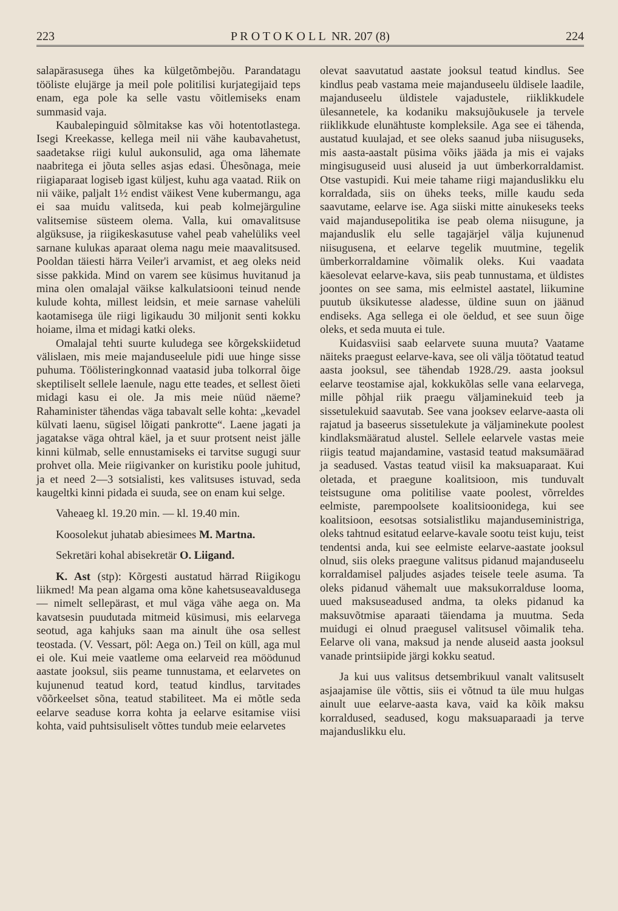223 P R O T O K O L L NR. 207 (8) 224
salapärasusega ühes ka külgetõmbejõu. Parandatagu tööliste elujärge ja meil pole politilisi kurjategijaid teps enam, ega pole ka selle vastu võitlemiseks enam summasid vaja.
Kaubalepinguid sõlmitakse kas või hotentotlastega. Isegi Kreekasse, kellega meil nii vähe kaubavahetust, saadetakse riigi kulul aukonsulid, aga oma lähemate naabritega ei jõuta selles asjas edasi. Ühesõnaga, meie riigiaparaat logiseb igast küljest, kuhu aga vaatad. Riik on nii väike, paljalt 1½ endist väikest Vene kubermangu, aga ei saa muidu valitseda, kui peab kolmejärguline valitsemise süsteem olema. Valla, kui omavalitsuse algüksuse, ja riigikeskasutuse vahel peab vahelüliks veel sarnane kulukas aparaat olema nagu meie maavalitsused. Pooldan täiesti härra Veiler'i arvamist, et aeg oleks neid sisse pakkida. Mind on varem see küsimus huvitanud ja mina olen omalajal väikse kalkulatsiooni teinud nende kulude kohta, millest leidsin, et meie sarnase vahelüli kaotamisega üle riigi ligikaudu 30 miljonit senti kokku hoiame, ilma et midagi katki oleks.
Omalajal tehti suurte kuludega see kõrgekskiidetud välislaen, mis meie majanduseelule pidi uue hinge sisse puhuma. Töölisteringkonnad vaatasid juba tolkorral õige skeptiliselt sellele laenule, nagu ette teades, et sellest õieti midagi kasu ei ole. Ja mis meie nüüd näeme? Rahaminister tähendas väga tabavalt selle kohta: „kevadel külvati laenu, sügisel lõigati pankrotte“. Laene jagati ja jagatakse väga ohtral käel, ja et suur protsent neist jälle kinni külmab, selle ennustamiseks ei tarvitse sugugi suur prohvet olla. Meie riigivanker on kuristiku poole juhitud, ja et need 2—3 sotsialisti, kes valitsuses istuvad, seda kaugeltki kinni pidada ei suuda, see on enam kui selge.
Vaheaeg kl. 19.20 min. — kl. 19.40 min.
Koosolekut juhatab abiesimees M. Martna.
Sekretäri kohal abisekretär O. Liigand.
K. Ast (stp): Kõrgesti austatud härrad Riigikogu liikmed! Ma pean algama oma kõne kahetsuseavaldusega — nimelt sellepärast, et mul väga vähe aega on. Ma kavatsesin puudutada mitmeid küsimusi, mis eelarvega seotud, aga kahjuks saan ma ainult ühe osa sellest teostada. (V. Vessart, pöl: Aega on.) Teil on küll, aga mul ei ole. Kui meie vaatleme oma eelarveid rea möödunud aastate jooksul, siis peame tunnustama, et eelarvetes on kujunenud teatud kord, teatud kindlus, tarvitades võõrkeelset sõna, teatud stabiliteet. Ma ei mõtle seda eelarve seaduse korra kohta ja eelarve esitamise viisi kohta, vaid puhtsisuliselt võttes tundub meie eelarvetes
olevat saavutatud aastate jooksul teatud kindlus. See kindlus peab vastama meie majanduseelu üldisele laadile, majanduseelu üldistele vajadustele, riiklikkudele ülesannetele, ka kodaniku maksujõukusele ja tervele riiklikkude elunähtuste kompleksile. Aga see ei tähenda, austatud kuulajad, et see oleks saanud juba niisuguseks, mis aasta-aastalt püsima võiks jääda ja mis ei vajaks mingisuguseid uusi aluseid ja uut ümberkorraldamist. Otse vastupidi. Kui meie tahame riigi majanduslikku elu korraldada, siis on üheks teeks, mille kaudu seda saavutame, eelarve ise. Aga siiski mitte ainukeseks teeks vaid majandusepolitika ise peab olema niisugune, ja majanduslik elu selle tagajärjel välja kujunenud niisugusena, et eelarve tegelik muutmine, tegelik ümberkorraldamine võimalik oleks. Kui vaadata käesolevat eelarve-kava, siis peab tunnustama, et üldistes joontes on see sama, mis eelmistel aastatel, liikumine puutub üksikutesse aladesse, üldine suun on jäänud endiseks. Aga sellega ei ole öeldud, et see suun õige oleks, et seda muuta ei tule.
Kuidasviisi saab eelarvete suuna muuta? Vaatame näiteks praegust eelarve-kava, see oli välja töötatud teatud aasta jooksul, see tähendab 1928./29. aasta jooksul eelarve teostamise ajal, kokkukõlas selle vana eelarvega, mille põhjal riik praegu väljaminekuid teeb ja sissetulekuid saavutab. See vana jooksev eelarve-aasta oli rajatud ja baseerus sissetulekute ja väljaminekute poolest kindlaksmääratud alustel. Sellele eelarvele vastas meie riigis teatud majandamine, vastasid teatud maksumäärad ja seadused. Vastas teatud viisil ka maksuaparaat. Kui oletada, et praegune koalitsioon, mis tunduvalt teistsugune oma politilise vaate poolest, võrreldes eelmiste, parempoolsete koalitsioonidega, kui see koalitsioon, eesotsas sotsialistliku majanduseministriga, oleks tahtnud esitatud eelarve-kavale sootu teist kuju, teist tendentsi anda, kui see eelmiste eelarve-aastate jooksul olnud, siis oleks praegune valitsus pidanud majanduseelu korraldamisel paljudes asjades teisele teele asuma. Ta oleks pidanud vähemalt uue maksukorralduse looma, uued maksuseadused andma, ta oleks pidanud ka maksuvõtmise aparaati täiendama ja muutma. Seda muidugi ei olnud praegusel valitsusel võimalik teha. Eelarve oli vana, maksud ja nende aluseid aasta jooksul vanade printsiipide järgi kokku seatud.
Ja kui uus valitsus detsembrikuul vanalt valitsuselt asjaajamise üle võttis, siis ei võtnud ta üle muu hulgas ainult uue eelarve-aasta kava, vaid ka kõik maksu korraldused, seadused, kogu maksuaparaadi ja terve majanduslikku elu.